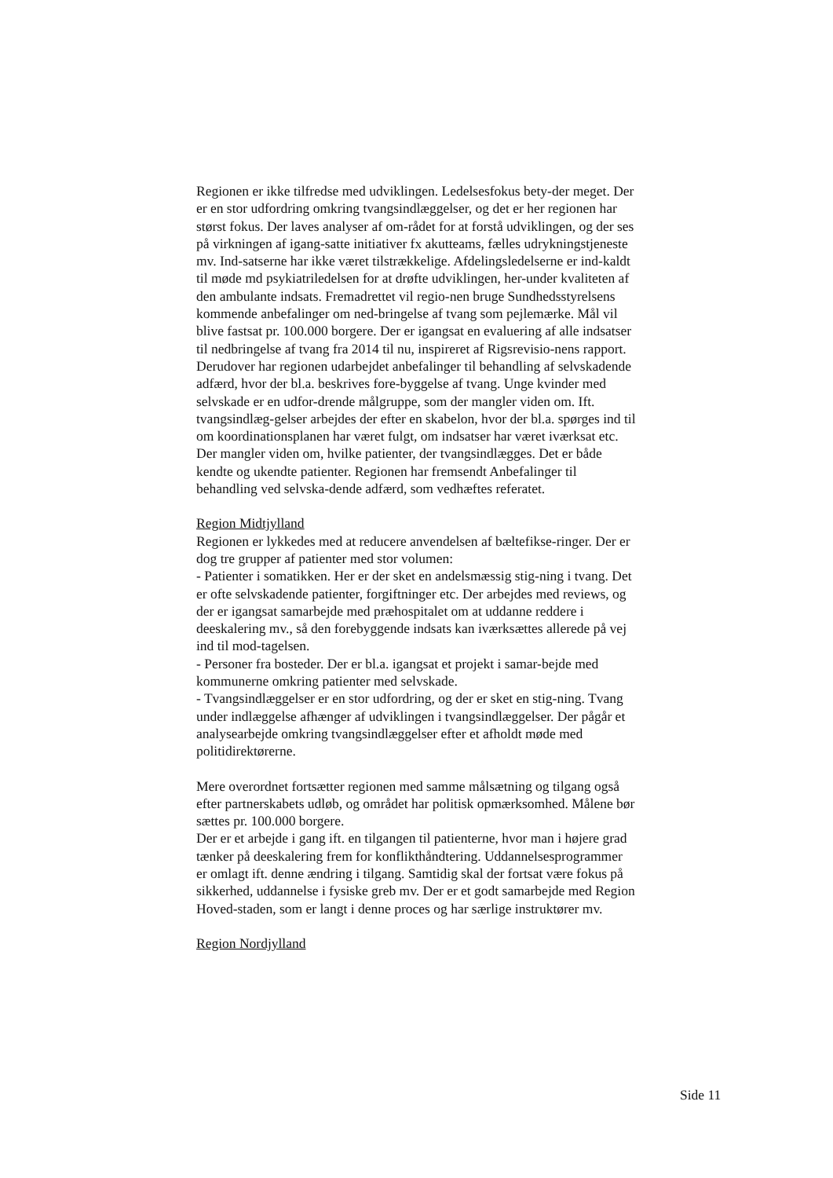Regionen er ikke tilfredse med udviklingen. Ledelsesfokus bety-der meget. Der er en stor udfordring omkring tvangsindlæggelser, og det er her regionen har størst fokus. Der laves analyser af om-rådet for at forstå udviklingen, og der ses på virkningen af igang-satte initiativer fx akutteams, fælles udrykningstjeneste mv. Ind-satserne har ikke været tilstrækkelige. Afdelingsledelserne er ind-kaldt til møde md psykiatriledelsen for at drøfte udviklingen, her-under kvaliteten af den ambulante indsats. Fremadrettet vil regio-nen bruge Sundhedsstyrelsens kommende anbefalinger om ned-bringelse af tvang som pejlemærke. Mål vil blive fastsat pr. 100.000 borgere. Der er igangsat en evaluering af alle indsatser til nedbringelse af tvang fra 2014 til nu, inspireret af Rigsrevisio-nens rapport. Derudover har regionen udarbejdet anbefalinger til behandling af selvskadende adfærd, hvor der bl.a. beskrives fore-byggelse af tvang. Unge kvinder med selvskade er en udfor-drende målgruppe, som der mangler viden om. Ift. tvangsindlæg-gelser arbejdes der efter en skabelon, hvor der bl.a. spørges ind til om koordinationsplanen har været fulgt, om indsatser har været iværksat etc. Der mangler viden om, hvilke patienter, der tvangsindlægges. Det er både kendte og ukendte patienter. Regionen har fremsendt Anbefalinger til behandling ved selvska-dende adfærd, som vedhæftes referatet.
Region Midtjylland
Regionen er lykkedes med at reducere anvendelsen af bæltefikse-ringer. Der er dog tre grupper af patienter med stor volumen:
- Patienter i somatikken. Her er der sket en andelsmæssig stig-ning i tvang. Det er ofte selvskadende patienter, forgiftninger etc. Der arbejdes med reviews, og der er igangsat samarbejde med præhospitalet om at uddanne reddere i deeskalering mv., så den forebyggende indsats kan iværksættes allerede på vej ind til mod-tagelsen.
- Personer fra bosteder. Der er bl.a. igangsat et projekt i samar-bejde med kommunerne omkring patienter med selvskade.
- Tvangsindlæggelser er en stor udfordring, og der er sket en stig-ning. Tvang under indlæggelse afhænger af udviklingen i tvangsindlæggelser. Der pågår et analysearbejde omkring tvangsindlæggelser efter et afholdt møde med politidirektørerne.
Mere overordnet fortsætter regionen med samme målsætning og tilgang også efter partnerskabets udløb, og området har politisk opmærksomhed. Målene bør sættes pr. 100.000 borgere.
Der er et arbejde i gang ift. en tilgangen til patienterne, hvor man i højere grad tænker på deeskalering frem for konflikthåndtering. Uddannelsesprogrammer er omlagt ift. denne ændring i tilgang. Samtidig skal der fortsat være fokus på sikkerhed, uddannelse i fysiske greb mv. Der er et godt samarbejde med Region Hoved-staden, som er langt i denne proces og har særlige instruktører mv.
Region Nordjylland
Side 11